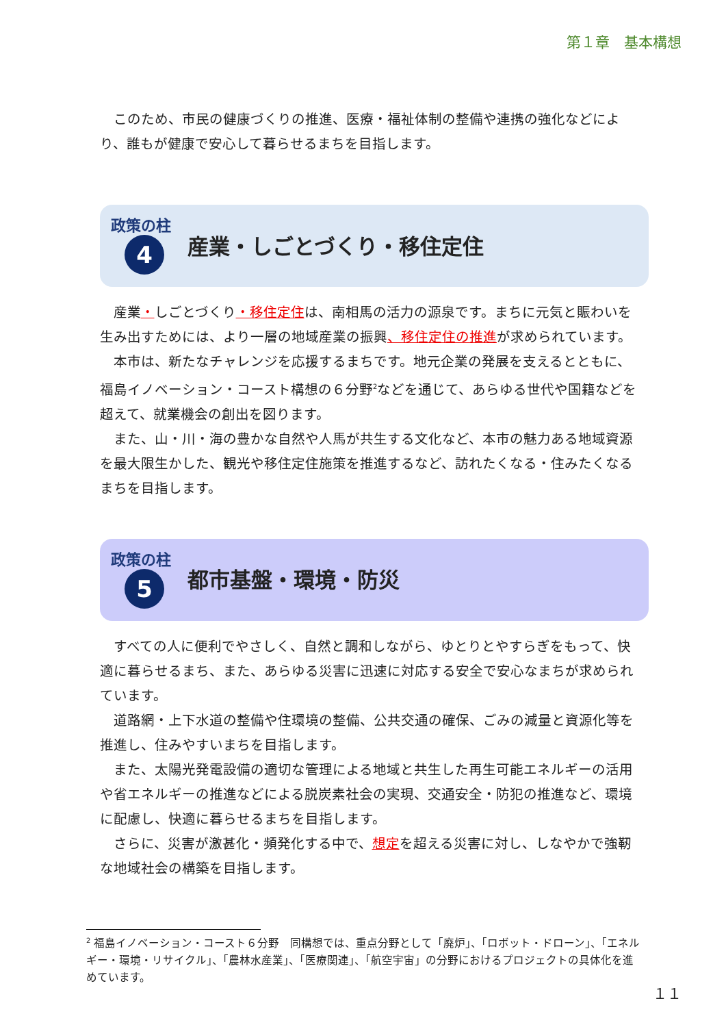第１章　基本構想
このため、市民の健康づくりの推進、医療・福祉体制の整備や連携の強化などにより、誰もが健康で安心して暮らせるまちを目指します。
政策の柱
4
産業・しごとづくり・移住定住
産業・しごとづくり・移住定住は、南相馬の活力の源泉です。まちに元気と賑わいを生み出すためには、より一層の地域産業の振興、移住定住の推進が求められています。
本市は、新たなチャレンジを応援するまちです。地元企業の発展を支えるとともに、福島イノベーション・コースト構想の６分野<sup>2</sup>などを通じて、あらゆる世代や国籍などを超えて、就業機会の創出を図ります。
また、山・川・海の豊かな自然や人馬が共生する文化など、本市の魅力ある地域資源を最大限生かした、観光や移住定住施策を推進するなど、訪れたくなる・住みたくなるまちを目指します。
政策の柱
5
都市基盤・環境・防災
すべての人に便利でやさしく、自然と調和しながら、ゆとりとやすらぎをもって、快適に暮らせるまち、また、あらゆる災害に迅速に対応する安全で安心なまちが求められています。
道路網・上下水道の整備や住環境の整備、公共交通の確保、ごみの減量と資源化等を推進し、住みやすいまちを目指します。
また、太陽光発電設備の適切な管理による地域と共生した再生可能エネルギーの活用や省エネルギーの推進などによる脱炭素社会の実現、交通安全・防犯の推進など、環境に配慮し、快適に暮らせるまちを目指します。
さらに、災害が激甚化・頻発化する中で、想定を超える災害に対し、しなやかで強靭な地域社会の構築を目指します。
<sup>2</sup> 福島イノベーション・コースト６分野　同構想では、重点分野として「廃炉」、「ロボット・ドローン」、「エネルギー・環境・リサイクル」、「農林水産業」、「医療関連」、「航空宇宙」の分野におけるプロジェクトの具体化を進めています。
１１